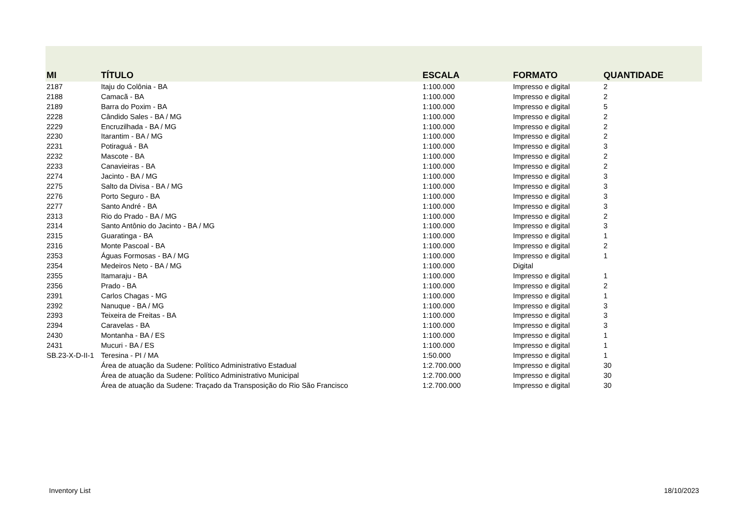| MI | TÍTULO | ESCALA | FORMATO | QUANTIDADE |
| --- | --- | --- | --- | --- |
| 2187 | Itaju do Colônia - BA | 1:100.000 | Impresso e digital | 2 |
| 2188 | Camacã - BA | 1:100.000 | Impresso e digital | 2 |
| 2189 | Barra do Poxim - BA | 1:100.000 | Impresso e digital | 5 |
| 2228 | Cândido Sales - BA / MG | 1:100.000 | Impresso e digital | 2 |
| 2229 | Encruzilhada - BA / MG | 1:100.000 | Impresso e digital | 2 |
| 2230 | Itarantim - BA / MG | 1:100.000 | Impresso e digital | 2 |
| 2231 | Potiraguá - BA | 1:100.000 | Impresso e digital | 3 |
| 2232 | Mascote - BA | 1:100.000 | Impresso e digital | 2 |
| 2233 | Canavieiras - BA | 1:100.000 | Impresso e digital | 2 |
| 2274 | Jacinto - BA / MG | 1:100.000 | Impresso e digital | 3 |
| 2275 | Salto da Divisa - BA / MG | 1:100.000 | Impresso e digital | 3 |
| 2276 | Porto Seguro - BA | 1:100.000 | Impresso e digital | 3 |
| 2277 | Santo André - BA | 1:100.000 | Impresso e digital | 3 |
| 2313 | Rio do Prado - BA / MG | 1:100.000 | Impresso e digital | 2 |
| 2314 | Santo Antônio do Jacinto - BA / MG | 1:100.000 | Impresso e digital | 3 |
| 2315 | Guaratinga - BA | 1:100.000 | Impresso e digital | 1 |
| 2316 | Monte Pascoal - BA | 1:100.000 | Impresso e digital | 2 |
| 2353 | Águas Formosas - BA / MG | 1:100.000 | Impresso e digital | 1 |
| 2354 | Medeiros Neto - BA / MG | 1:100.000 | Digital | |
| 2355 | Itamaraju - BA | 1:100.000 | Impresso e digital | 1 |
| 2356 | Prado - BA | 1:100.000 | Impresso e digital | 2 |
| 2391 | Carlos Chagas - MG | 1:100.000 | Impresso e digital | 1 |
| 2392 | Nanuque - BA / MG | 1:100.000 | Impresso e digital | 3 |
| 2393 | Teixeira de Freitas - BA | 1:100.000 | Impresso e digital | 3 |
| 2394 | Caravelas - BA | 1:100.000 | Impresso e digital | 3 |
| 2430 | Montanha - BA / ES | 1:100.000 | Impresso e digital | 1 |
| 2431 | Mucuri - BA / ES | 1:100.000 | Impresso e digital | 1 |
| SB.23-X-D-II-1 | Teresina - PI / MA | 1:50.000 | Impresso e digital | 1 |
| | Área de atuação da Sudene: Político Administrativo Estadual | 1:2.700.000 | Impresso e digital | 30 |
| | Área de atuação da Sudene: Político Administrativo Municipal | 1:2.700.000 | Impresso e digital | 30 |
| | Área de atuação da Sudene: Traçado da Transposição do Rio São Francisco | 1:2.700.000 | Impresso e digital | 30 |
Inventory List 18/10/2023